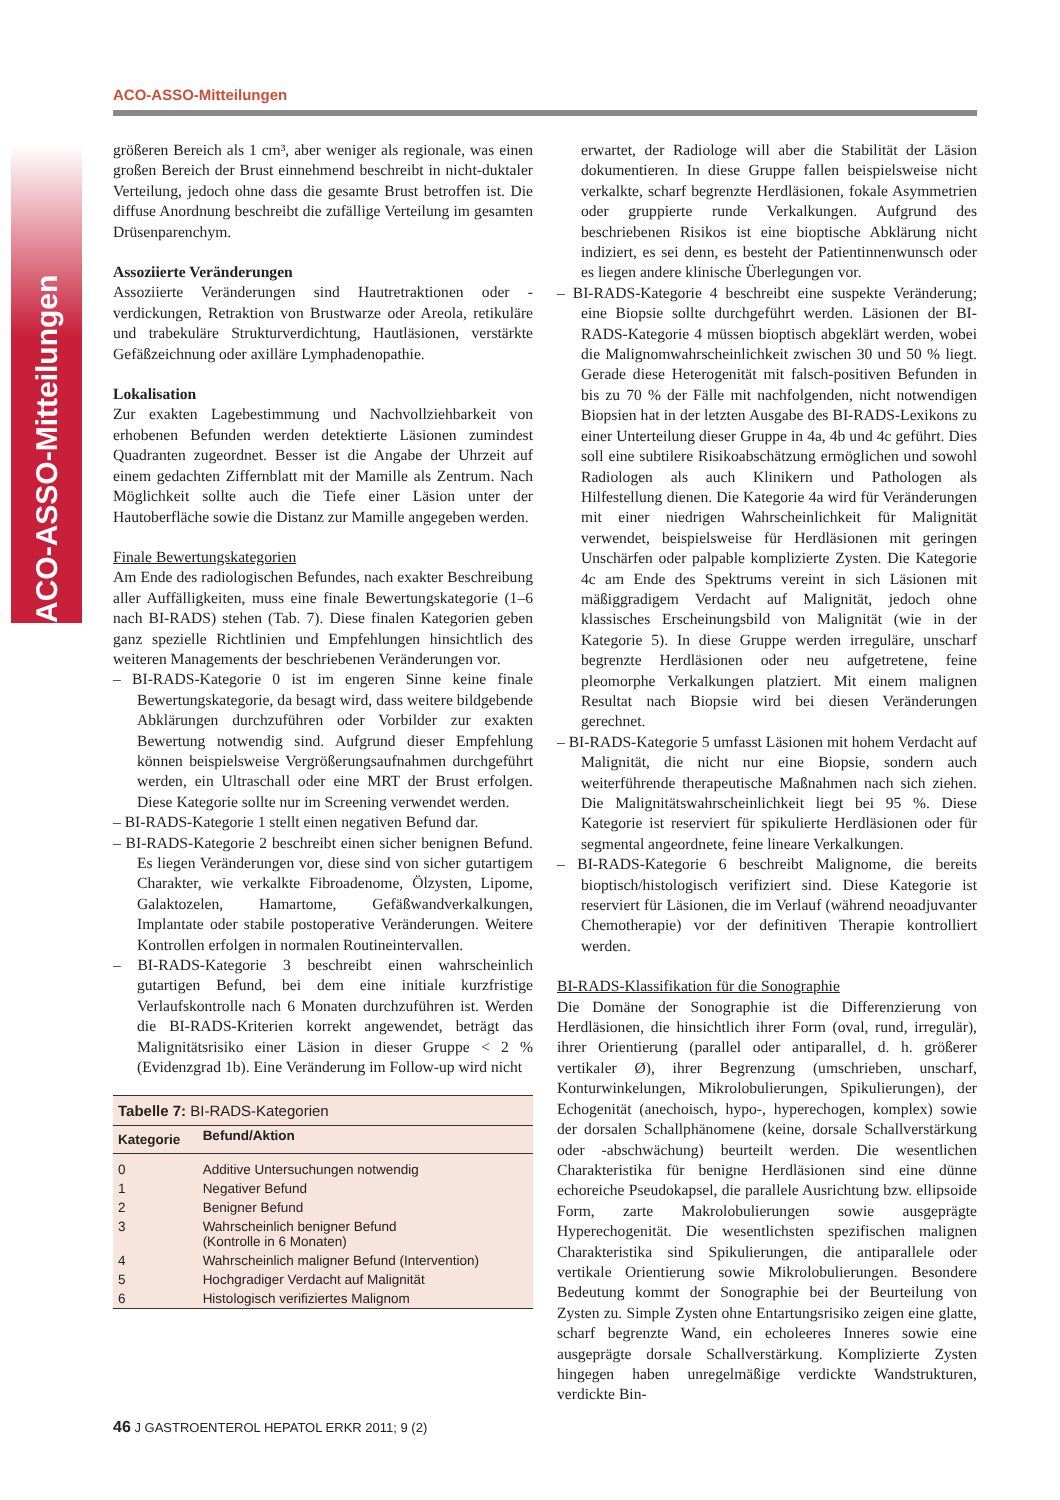ACO-ASSO-Mitteilungen
ACO-ASSO-Mitteilungen
größeren Bereich als 1 cm³, aber weniger als regionale, was einen großen Bereich der Brust einnehmend beschreibt in nicht-duktaler Verteilung, jedoch ohne dass die gesamte Brust betroffen ist. Die diffuse Anordnung beschreibt die zufällige Verteilung im gesamten Drüsenparenchym.
Assoziierte Veränderungen
Assoziierte Veränderungen sind Hautretraktionen oder -verdickungen, Retraktion von Brustwarze oder Areola, retikuläre und trabekuläre Strukturverdichtung, Hautläsionen, verstärkte Gefäßzeichnung oder axilläre Lymphadenopathie.
Lokalisation
Zur exakten Lagebestimmung und Nachvollziehbarkeit von erhobenen Befunden werden detektierte Läsionen zumindest Quadranten zugeordnet. Besser ist die Angabe der Uhrzeit auf einem gedachten Ziffernblatt mit der Mamille als Zentrum. Nach Möglichkeit sollte auch die Tiefe einer Läsion unter der Hautoberfläche sowie die Distanz zur Mamille angegeben werden.
Finale Bewertungskategorien
Am Ende des radiologischen Befundes, nach exakter Beschreibung aller Auffälligkeiten, muss eine finale Bewertungskategorie (1–6 nach BI-RADS) stehen (Tab. 7). Diese finalen Kategorien geben ganz spezielle Richtlinien und Empfehlungen hinsichtlich des weiteren Managements der beschriebenen Veränderungen vor.
– BI-RADS-Kategorie 0 ist im engeren Sinne keine finale Bewertungskategorie, da besagt wird, dass weitere bildgebende Abklärungen durchzuführen oder Vorbilder zur exakten Bewertung notwendig sind. Aufgrund dieser Empfehlung können beispielsweise Vergrößerungsaufnahmen durchgeführt werden, ein Ultraschall oder eine MRT der Brust erfolgen. Diese Kategorie sollte nur im Screening verwendet werden.
– BI-RADS-Kategorie 1 stellt einen negativen Befund dar.
– BI-RADS-Kategorie 2 beschreibt einen sicher benignen Befund. Es liegen Veränderungen vor, diese sind von sicher gutartigem Charakter, wie verkalkte Fibroadenome, Ölzysten, Lipome, Galaktozelen, Hamartome, Gefäßwandverkalkungen, Implantate oder stabile postoperative Veränderungen. Weitere Kontrollen erfolgen in normalen Routineintervallen.
– BI-RADS-Kategorie 3 beschreibt einen wahrscheinlich gutartigen Befund, bei dem eine initiale kurzfristige Verlaufskontrolle nach 6 Monaten durchzuführen ist. Werden die BI-RADS-Kriterien korrekt angewendet, beträgt das Malignitätsrisiko einer Läsion in dieser Gruppe < 2 % (Evidenzgrad 1b). Eine Veränderung im Follow-up wird nicht
| Tabelle 7: BI-RADS-Kategorien | |
| Kategorie | Befund/Aktion |
| 0 | Additive Untersuchungen notwendig |
| 1 | Negativer Befund |
| 2 | Benigner Befund |
| 3 | Wahrscheinlich benigner Befund (Kontrolle in 6 Monaten) |
| 4 | Wahrscheinlich maligner Befund (Intervention) |
| 5 | Hochgradiger Verdacht auf Malignität |
| 6 | Histologisch verifiziertes Malignom |
erwartet, der Radiologe will aber die Stabilität der Läsion dokumentieren. In diese Gruppe fallen beispielsweise nicht verkalkte, scharf begrenzte Herdläsionen, fokale Asymmetrien oder gruppierte runde Verkalkungen. Aufgrund des beschriebenen Risikos ist eine bioptische Abklärung nicht indiziert, es sei denn, es besteht der Patientinnenwunsch oder es liegen andere klinische Überlegungen vor.
– BI-RADS-Kategorie 4 beschreibt eine suspekte Veränderung; eine Biopsie sollte durchgeführt werden. Läsionen der BI-RADS-Kategorie 4 müssen bioptisch abgeklärt werden, wobei die Malignomwahrscheinlichkeit zwischen 30 und 50 % liegt. Gerade diese Heterogenität mit falsch-positiven Befunden in bis zu 70 % der Fälle mit nachfolgenden, nicht notwendigen Biopsien hat in der letzten Ausgabe des BI-RADS-Lexikons zu einer Unterteilung dieser Gruppe in 4a, 4b und 4c geführt. Dies soll eine subtilere Risikoabschätzung ermöglichen und sowohl Radiologen als auch Klinikern und Pathologen als Hilfestellung dienen. Die Kategorie 4a wird für Veränderungen mit einer niedrigen Wahrscheinlichkeit für Malignität verwendet, beispielsweise für Herdläsionen mit geringen Unschärfen oder palpable komplizierte Zysten. Die Kategorie 4c am Ende des Spektrums vereint in sich Läsionen mit mäßiggradigem Verdacht auf Malignität, jedoch ohne klassisches Erscheinungsbild von Malignität (wie in der Kategorie 5). In diese Gruppe werden irreguläre, unscharf begrenzte Herdläsionen oder neu aufgetretene, feine pleomorphe Verkalkungen platziert. Mit einem malignen Resultat nach Biopsie wird bei diesen Veränderungen gerechnet.
– BI-RADS-Kategorie 5 umfasst Läsionen mit hohem Verdacht auf Malignität, die nicht nur eine Biopsie, sondern auch weiterführende therapeutische Maßnahmen nach sich ziehen. Die Malignitätswahrscheinlichkeit liegt bei 95 %. Diese Kategorie ist reserviert für spikulierte Herdläsionen oder für segmental angeordnete, feine lineare Verkalkungen.
– BI-RADS-Kategorie 6 beschreibt Malignome, die bereits bioptisch/histologisch verifiziert sind. Diese Kategorie ist reserviert für Läsionen, die im Verlauf (während neoadjuvanter Chemotherapie) vor der definitiven Therapie kontrolliert werden.
BI-RADS-Klassifikation für die Sonographie
Die Domäne der Sonographie ist die Differenzierung von Herdläsionen, die hinsichtlich ihrer Form (oval, rund, irregulär), ihrer Orientierung (parallel oder antiparallel, d. h. größerer vertikaler Ø), ihrer Begrenzung (umschrieben, unscharf, Konturwinkelungen, Mikrolobulierungen, Spikulierungen), der Echogenität (anechoisch, hypo-, hyperechogen, komplex) sowie der dorsalen Schallphänomene (keine, dorsale Schallverstärkung oder -abschwächung) beurteilt werden. Die wesentlichen Charakteristika für benigne Herdläsionen sind eine dünne echoreiche Pseudokapsel, die parallele Ausrichtung bzw. ellipsoide Form, zarte Makrolobulierungen sowie ausgeprägte Hyperechogenität. Die wesentlichsten spezifischen malignen Charakteristika sind Spikulierungen, die antiparallele oder vertikale Orientierung sowie Mikrolobulierungen. Besondere Bedeutung kommt der Sonographie bei der Beurteilung von Zysten zu. Simple Zysten ohne Entartungsrisiko zeigen eine glatte, scharf begrenzte Wand, ein echoleeres Inneres sowie eine ausgeprägte dorsale Schallverstärkung. Komplizierte Zysten hingegen haben unregelmäßige verdickte Wandstrukturen, verdickte Bin-
46 J GASTROENTEROL HEPATOL ERKR 2011; 9 (2)